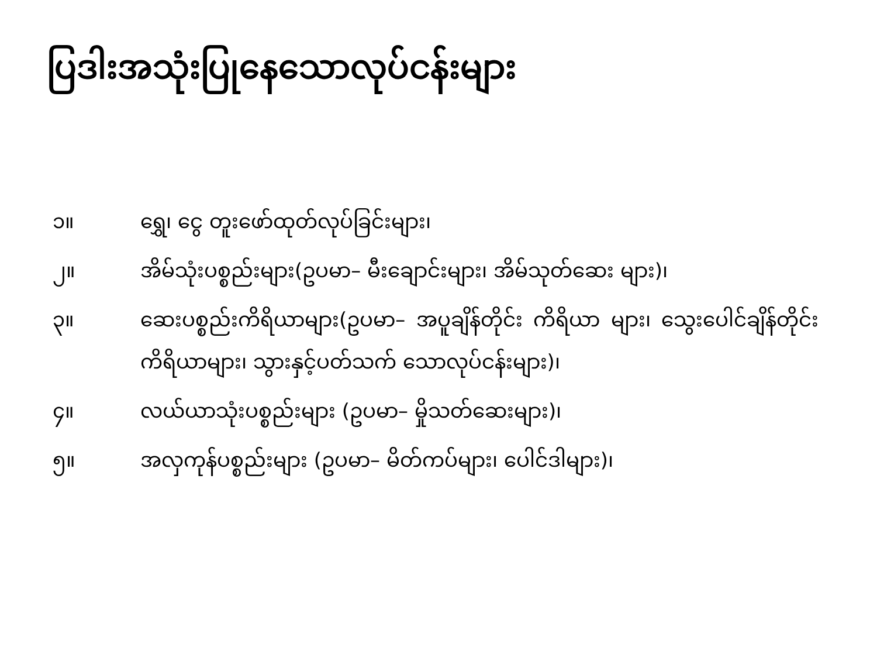ပြဒါးအသုံးပြုနေသောလုပ်ငန်းများ
၁။ ရွှေ၊ ငွေ တူးဖော်ထုတ်လုပ်ခြင်းများ၊
၂။ အိမ်သုံးပစ္စည်းများ(ဥပမာ– မီးချောင်းများ၊ အိမ်သုတ်ဆေး များ)၊
၃။ ဆေးပစ္စည်းကိရိယာများ(ဥပမာ– အပူချိန်တိုင်း ကိရိယာ များ၊ သွေးပေါင်ချိန်တိုင်း ကိရိယာများ၊ သွားနှင့်ပတ်သက် သောလုပ်ငန်းများ)၊
၄။ လယ်ယာသုံးပစ္စည်းများ (ဥပမာ– မှိုသတ်ဆေးများ)၊
၅။ အလှကုန်ပစ္စည်းများ (ဥပမာ– မိတ်ကပ်များ၊ ပေါင်ဒါများ)၊